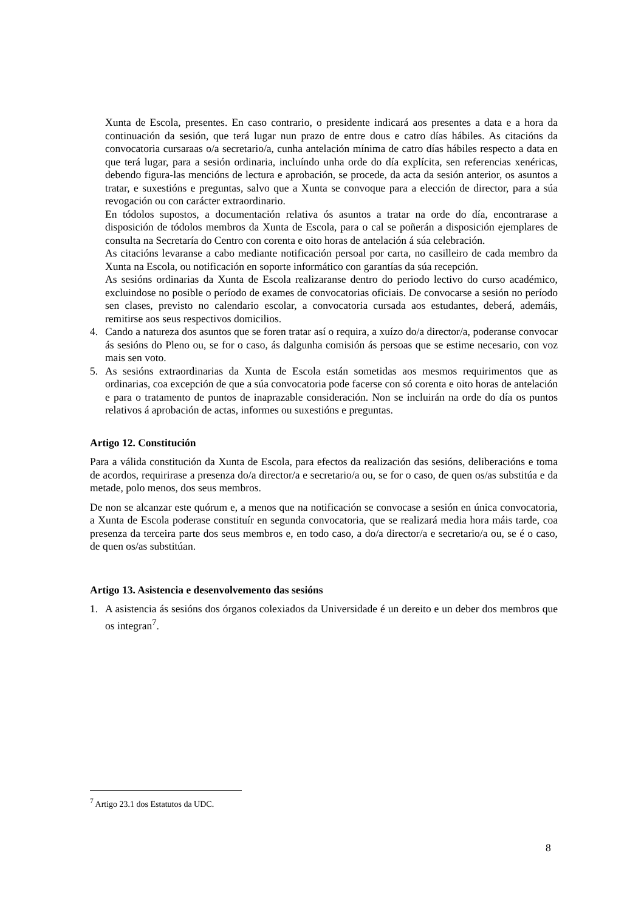Xunta de Escola, presentes. En caso contrario, o presidente indicará aos presentes a data e a hora da continuación da sesión, que terá lugar nun prazo de entre dous e catro días hábiles. As citacións da convocatoria cursaraas o/a secretario/a, cunha antelación mínima de catro días hábiles respecto a data en que terá lugar, para a sesión ordinaria, incluíndo unha orde do día explícita, sen referencias xenéricas, debendo figura-las mencións de lectura e aprobación, se procede, da acta da sesión anterior, os asuntos a tratar, e suxestións e preguntas, salvo que a Xunta se convoque para a elección de director, para a súa revogación ou con carácter extraordinario.
En tódolos supostos, a documentación relativa ós asuntos a tratar na orde do día, encontrarase a disposición de tódolos membros da Xunta de Escola, para o cal se poñerán a disposición ejemplares de consulta na Secretaría do Centro con corenta e oito horas de antelación á súa celebración.
As citacións levaranse a cabo mediante notificación persoal por carta, no casilleiro de cada membro da Xunta na Escola, ou notificación en soporte informático con garantías da súa recepción.
As sesións ordinarias da Xunta de Escola realizaranse dentro do periodo lectivo do curso académico, excluindose no posible o período de exames de convocatorias oficiais. De convocarse a sesión no período sen clases, previsto no calendario escolar, a convocatoria cursada aos estudantes, deberá, ademáis, remitirse aos seus respectivos domicilios.
4. Cando a natureza dos asuntos que se foren tratar así o requira, a xuízo do/a director/a, poderanse convocar ás sesións do Pleno ou, se for o caso, ás dalgunha comisión ás persoas que se estime necesario, con voz mais sen voto.
5. As sesións extraordinarias da Xunta de Escola están sometidas aos mesmos requirimentos que as ordinarias, coa excepción de que a súa convocatoria pode facerse con só corenta e oito horas de antelación e para o tratamento de puntos de inaprazable consideración. Non se incluirán na orde do día os puntos relativos á aprobación de actas, informes ou suxestións e preguntas.
Artigo 12. Constitución
Para a válida constitución da Xunta de Escola, para efectos da realización das sesións, deliberacións e toma de acordos, requirirase a presenza do/a director/a e secretario/a ou, se for o caso, de quen os/as substitúa e da metade, polo menos, dos seus membros.
De non se alcanzar este quórum e, a menos que na notificación se convocase a sesión en única convocatoria, a Xunta de Escola poderase constituír en segunda convocatoria, que se realizará media hora máis tarde, coa presenza da terceira parte dos seus membros e, en todo caso, a do/a director/a e secretario/a ou, se é o caso, de quen os/as substitúan.
Artigo 13. Asistencia e desenvolvemento das sesións
1. A asistencia ás sesións dos órganos colexiados da Universidade é un dereito e un deber dos membros que os integran<sup>7</sup>.
<sup>7</sup> Artigo 23.1 dos Estatutos da UDC.
8